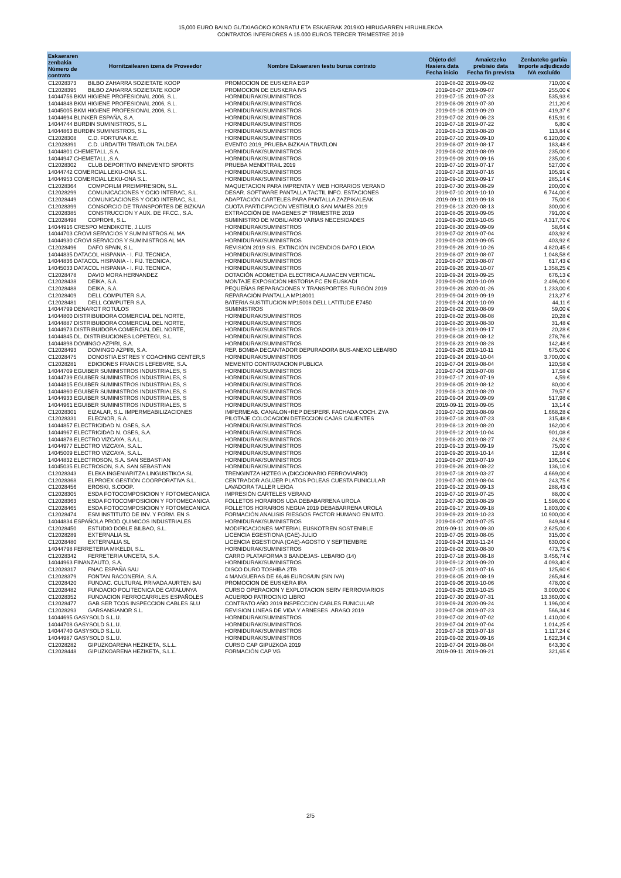15,000 EURO BAINO GUTXIAGOKO KONRATU ETA ESKAERAK 2019KO HIRUGARREN HIRUHILEKOA
CONTRATOS INFERIORES A 15.000 EUROS TERCER TRIMESTRE 2019
| Eskaeraren zenbakia Número de contrato | Hornitzailearen izena de Proveedor | Nombre Eskaeraren testu burua contrato | Objeto del Hasiera data Fecha inicio | Amaietzeko prebisio data Fecha fin prevista | Zenbateko garbia Importe adjudicado IVA excluído |
| --- | --- | --- | --- | --- | --- |
| C12028373 | BILBO ZAHARRA SOZIETATE KOOP | PROMOCION DE EUSKERA EGP | 2019-08-02 | 2019-09-02 | 710,00 € |
| C12028395 | BILBO ZAHARRA SOZIETATE KOOP | PROMOCION DE EUSKERA IVS | 2019-08-07 | 2019-09-07 | 255,00 € |
| 14044756 BKM HIGIENE PROFESIONAL 2006, S.L. | | HORNIDURAK/SUMINISTROS | 2019-07-15 | 2019-07-23 | 535,93 € |
| 14044848 BKM HIGIENE PROFESIONAL 2006, S.L. | | HORNIDURAK/SUMINISTROS | 2019-08-09 | 2019-07-30 | 211,20 € |
| 14045005 BKM HIGIENE PROFESIONAL 2006, S.L. | | HORNIDURAK/SUMINISTROS | 2019-09-16 | 2019-09-20 | 419,37 € |
| 14044694 BLINKER ESPAÑA, S.A. | | HORNIDURAK/SUMINISTROS | 2019-07-02 | 2019-06-23 | 615,91 € |
| 14044744 BURDIN SUMINISTROS, S.L. | | HORNIDURAK/SUMINISTROS | 2019-07-18 | 2019-07-22 | 6,80 € |
| 14044863 BURDIN SUMINISTROS, S.L. | | HORNIDURAK/SUMINISTROS | 2019-08-13 | 2019-08-20 | 113,84 € |
| C12028308 | C.D. FORTUNA K.E. | HORNIDURAK/SUMINISTROS | 2019-07-10 | 2019-09-10 | 6.120,00 € |
| C12028391 | C.D. URDAITRI TRIATLON TALDEA | EVENTO 2019_PRUEBA BIZKAIA TRIATLON | 2019-08-07 | 2019-08-17 | 183,48 € |
| 14044801 CHEMETALL ,S.A. | | HORNIDURAK/SUMINISTROS | 2019-08-02 | 2019-08-09 | 235,00 € |
| 14044947 CHEMETALL ,S.A. | | HORNIDURAK/SUMINISTROS | 2019-09-09 | 2019-09-16 | 235,00 € |
| C12028302 | CLUB DEPORTIVO INNEVENTO SPORTS | PRUEBA MENDITRAIL 2019 | 2019-07-10 | 2019-07-17 | 527,00 € |
| 14044742 COMERCIAL LEKU-ONA S.L. | | HORNIDURAK/SUMINISTROS | 2019-07-18 | 2019-07-16 | 105,91 € |
| 14044953 COMERCIAL LEKU-ONA S.L. | | HORNIDURAK/SUMINISTROS | 2019-09-10 | 2019-09-17 | 285,14 € |
| C12028364 | COMPOFILM PREIMPRESION, S.L. | MAQUETACION PARA IMPRENTA Y WEB HORARIOS VERANO | 2019-07-30 | 2019-08-29 | 200,00 € |
| C12028299 | COMUNICACIONES Y OCIO INTERAC, S.L. | DESAR. SOFTWARE PANTALLA TACTIL INFO. ESTACIONES | 2019-07-10 | 2019-10-10 | 6.744,00 € |
| C12028449 | COMUNICACIONES Y OCIO INTERAC, S.L. | ADAPTACIÓN CARTELES PARA PANTALLA ZAZPIKALEAK | 2019-09-11 | 2019-09-18 | 75,00 € |
| C12028399 | CONSORCIO DE TRANSPORTES DE BIZKAIA | CUOTA PARTICIPACIÓN VESTÍBULO SAN MAMÉS 2019 | 2019-08-13 | 2020-08-13 | 300,00 € |
| C12028385 | CONSTRUCCION Y AUX. DE FF.CC., S.A. | EXTRACCIÓN DE IMAGENES 2º TRIMESTRE 2019 | 2019-08-05 | 2019-09-05 | 791,00 € |
| C12028498 | COPROHI, S.L. | SUMINISTRO DE MOBILIARIO VARIAS NECESIDADES | 2019-09-30 | 2019-10-05 | 4.317,70 € |
| 14044916 CRESPO MENDIKOTE, J.LUIS | | HORNIDURAK/SUMINISTROS | 2019-08-30 | 2019-09-09 | 58,64 € |
| 14044703 CROVI SERVICIOS Y SUMINISTROS AL MA | | HORNIDURAK/SUMINISTROS | 2019-07-02 | 2019-07-04 | 403,92 € |
| 14044930 CROVI SERVICIOS Y SUMINISTROS AL MA | | HORNIDURAK/SUMINISTROS | 2019-09-03 | 2019-09-05 | 403,92 € |
| C12028496 | DAFO SPAIN, S.L. | REVISIÓN 2019 SIS. EXTINCIÓN INCENDIOS DAFO LEIOA | 2019-09-26 | 2019-10-26 | 4.820,45 € |
| 14044835 DATACOL HISPANIA - I. FIJ. TECNICA, | | HORNIDURAK/SUMINISTROS | 2019-08-07 | 2019-08-07 | 1.048,58 € |
| 14044836 DATACOL HISPANIA - I. FIJ. TECNICA, | | HORNIDURAK/SUMINISTROS | 2019-08-07 | 2019-08-07 | 617,43 € |
| 14045033 DATACOL HISPANIA - I. FIJ. TECNICA, | | HORNIDURAK/SUMINISTROS | 2019-09-26 | 2019-10-07 | 1.358,25 € |
| C12028478 | DAVID MORA HERNANDEZ | DOTACIÓN ACOMETIDA ELECTRICA ALMACEN VERTICAL | 2019-09-24 | 2019-09-25 | 676,13 € |
| C12028438 | DEIKA, S.A. | MONTAJE EXPOSICIÓN HISTORIA FC EN EUSKADI | 2019-09-09 | 2019-10-09 | 2.496,00 € |
| C12028488 | DEIKA, S.A. | PEQUEÑAS REPARACIONES Y TRANSPORTES FURGÓN 2019 | 2019-09-26 | 2020-01-26 | 1.233,00 € |
| C12028409 | DELL COMPUTER S.A. | REPARACIÒN PANTALLA MP18001 | 2019-09-04 | 2019-09-19 | 213,27 € |
| C12028481 | DELL COMPUTER S.A. | BATERIA SUSTITUCION MP15008 DELL LATITUDE E7450 | 2019-09-24 | 2019-10-09 | 44,11 € |
| 14044799 DENAROT ROTULOS | | SUMINISTROS | 2019-08-02 | 2019-08-09 | 59,00 € |
| 14044800 DISTRIBUIDORA COMERCIAL DEL NORTE, | | HORNIDURAK/SUMINISTROS | 2019-08-02 | 2019-08-08 | 20,28 € |
| 14044887 DISTRIBUIDORA COMERCIAL DEL NORTE, | | HORNIDURAK/SUMINISTROS | 2019-08-20 | 2019-08-30 | 31,48 € |
| 14044973 DISTRIBUIDORA COMERCIAL DEL NORTE, | | HORNIDURAK/SUMINISTROS | 2019-09-13 | 2019-09-17 | 20,28 € |
| 14044845 DL. DISTRIBUCIONES LOPETEGI, S.L. | | HORNIDURAK/SUMINISTROS | 2019-08-08 | 2019-08-12 | 278,76 € |
| 14044898 DOMINGO AZPIRI, S.A. | | HORNIDURAK/SUMINISTROS | 2019-08-23 | 2019-08-28 | 142,48 € |
| C12028493 | DOMINGO AZPIRI, S.A. | REP. BOMBA DECANTADOR DEPURADORA BUS-ANEXO LEBARIO | 2019-09-26 | 2019-10-11 | 675,00 € |
| C12028475 | DONOSTIA ESTRES Y COACHING CENTER,S | HORNIDURAK/SUMINISTROS | 2019-09-24 | 2019-10-04 | 3.700,00 € |
| C12028281 | EDICIONES FRANCIS LEFEBVRE, S.A. | MEMENTO CONTRATACION PUBLICA | 2019-07-04 | 2019-08-04 | 120,58 € |
| 14044709 EGUIBER SUMINISTROS INDUSTRIALES, S | | HORNIDURAK/SUMINISTROS | 2019-07-04 | 2019-07-08 | 17,58 € |
| 14044739 EGUIBER SUMINISTROS INDUSTRIALES, S | | HORNIDURAK/SUMINISTROS | 2019-07-17 | 2019-07-19 | 4,59 € |
| 14044815 EGUIBER SUMINISTROS INDUSTRIALES, S | | HORNIDURAK/SUMINISTROS | 2019-08-05 | 2019-08-12 | 80,00 € |
| 14044860 EGUIBER SUMINISTROS INDUSTRIALES, S | | HORNIDURAK/SUMINISTROS | 2019-08-13 | 2019-08-20 | 79,57 € |
| 14044933 EGUIBER SUMINISTROS INDUSTRIALES, S | | HORNIDURAK/SUMINISTROS | 2019-09-04 | 2019-09-09 | 517,98 € |
| 14044961 EGUIBER SUMINISTROS INDUSTRIALES, S | | HORNIDURAK/SUMINISTROS | 2019-09-11 | 2019-09-05 | 13,14 € |
| C12028301 | EIZALAR, S.L. IMPERMEABILIZACIONES | IMPERMEAB. CANALON+REP DESPERF. FACHADA COCH. ZYA | 2019-07-10 | 2019-08-09 | 1.668,28 € |
| C12028331 | ELECNOR, S.A. | PILOTAJE COLOCACION DETECCION CAJAS CALIENTES | 2019-07-18 | 2019-07-23 | 315,48 € |
| 14044857 ELECTRICIDAD N. OSES, S.A. | | HORNIDURAK/SUMINISTROS | 2019-08-13 | 2019-08-20 | 162,00 € |
| 14044967 ELECTRICIDAD N. OSES, S.A. | | HORNIDURAK/SUMINISTROS | 2019-09-12 | 2019-10-04 | 901,08 € |
| 14044878 ELECTRO VIZCAYA, S.A.L. | | HORNIDURAK/SUMINISTROS | 2019-08-20 | 2019-08-27 | 24,92 € |
| 14044977 ELECTRO VIZCAYA, S.A.L. | | HORNIDURAK/SUMINISTROS | 2019-09-13 | 2019-09-19 | 75,00 € |
| 14045009 ELECTRO VIZCAYA, S.A.L. | | HORNIDURAK/SUMINISTROS | 2019-09-20 | 2019-10-14 | 12,84 € |
| 14044832 ELECTROSON, S.A. SAN SEBASTIAN | | HORNIDURAK/SUMINISTROS | 2019-08-07 | 2019-07-19 | 136,10 € |
| 14045035 ELECTROSON, S.A. SAN SEBASTIAN | | HORNIDURAK/SUMINISTROS | 2019-09-26 | 2019-08-22 | 136,10 € |
| C12028343 | ELEKA INGENIARITZA LINGUISTIKOA SL | TRENGINTZA HIZTEGIA (DICCIONARIO FERROVIARIO) | 2019-07-18 | 2019-03-27 | 4.669,00 € |
| C12028368 | ELPROEX GESTIÓN COORPORATIVA S.L. | CENTRADOR AGUJER PLATOS POLEAS CUESTA FUNICULAR | 2019-07-30 | 2019-08-04 | 243,75 € |
| C12028456 | EROSKI, S.COOP. | LAVADORA TALLER LEIOA | 2019-09-12 | 2019-09-13 | 288,43 € |
| C12028305 | ESDA FOTOCOMPOSICION Y FOTOMECANICA | IMPRESIÓN CARTELES VERANO | 2019-07-10 | 2019-07-25 | 88,00 € |
| C12028363 | ESDA FOTOCOMPOSICION Y FOTOMECANICA | FOLLETOS HORARIOS UDA DEBABARRENA UROLA | 2019-07-30 | 2019-08-29 | 1.598,00 € |
| C12028465 | ESDA FOTOCOMPOSICION Y FOTOMECANICA | FOLLETOS HORARIOS NEGUA 2019 DEBABARRENA UROLA | 2019-09-17 | 2019-09-18 | 1.803,00 € |
| C12028474 | ESM INSTITUTO DE INV. Y FORM. EN S | FORMACIÓN ANALISIS RIESGOS FACTOR HUMANO EN MTO. | 2019-09-23 | 2019-10-23 | 10.900,00 € |
| 14044834 ESPAÑOLA PROD.QUIMICOS INDUSTRIALES | | HORNIDURAK/SUMINISTROS | 2019-08-07 | 2019-07-25 | 849,84 € |
| C12028450 | ESTUDIO DOBLE BILBAO, S.L. | MODIFICACIONES MATERIAL EUSKOTREN SOSTENIBLE | 2019-09-11 | 2019-09-30 | 2.625,00 € |
| C12028289 | EXTERNALIA SL | LICENCIA EGESTIONA (CAE)-JULIO | 2019-07-05 | 2019-08-05 | 315,00 € |
| C12028480 | EXTERNALIA SL | LICENCIA EGESTIONA (CAE)-AGOSTO Y SEPTIEMBRE | 2019-09-24 | 2019-11-24 | 630,00 € |
| 14044798 FERRETERIA MIKELDI, S.L. | | HORNIDURAK/SUMINISTROS | 2019-08-02 | 2019-08-30 | 473,75 € |
| C12028342 | FERRETERIA UNCETA, S.A. | CARRO PLATAFORMA 3 BANDEJAS- LEBARIO (14) | 2019-07-18 | 2019-08-18 | 3.456,74 € |
| 14044963 FINANZAUTO, S.A. | | HORNIDURAK/SUMINISTROS | 2019-09-12 | 2019-09-20 | 4.093,40 € |
| C12028317 | FNAC ESPAÑA SAU | DISCO DURO TOSHIBA 2TB | 2019-07-15 | 2019-07-16 | 125,60 € |
| C12028379 | FONTAN RACONERÍA, S.A. | 4 MANGUERAS DE 66,46 EUROS/UN (SIN IVA) | 2019-08-05 | 2019-08-19 | 265,84 € |
| C12028420 | FUNDAC. CULTURAL PRIVADA AURTEN BAI | PROMOCION DE EUSKERA IRA | 2019-09-06 | 2019-10-06 | 478,00 € |
| C12028482 | FUNDACIO POLITECNICA DE CATALUNYA | CURSO OPERACION Y EXPLOTACION SERV FERROVIARIOS | 2019-09-25 | 2019-10-25 | 3.000,00 € |
| C12028352 | FUNDACION FERROCARRILES ESPAÑOLES | ACUERDO PATROCINIO LIBRO | 2019-07-30 | 2019-07-31 | 13.360,00 € |
| C12028477 | GAB SER TCOS INSPECCION CABLES SLU | CONTRATO AÑO 2019 INSPECCION CABLES FUNICULAR | 2019-09-24 | 2020-09-24 | 1.196,00 € |
| C12028293 | GARSANSIANOR S.L. | REVISION LINEAS DE VIDA Y ARNESES .ARASO 2019 | 2019-07-08 | 2019-07-23 | 566,34 € |
| 14044695 GASYSOLD S.L.U. | | HORNIDURAK/SUMINISTROS | 2019-07-02 | 2019-07-02 | 1.410,00 € |
| 14044708 GASYSOLD S.L.U. | | HORNIDURAK/SUMINISTROS | 2019-07-04 | 2019-07-04 | 1.014,25 € |
| 14044740 GASYSOLD S.L.U. | | HORNIDURAK/SUMINISTROS | 2019-07-18 | 2019-07-18 | 1.117,24 € |
| 14044987 GASYSOLD S.L.U. | | HORNIDURAK/SUMINISTROS | 2019-09-02 | 2019-09-16 | 1.622,34 € |
| C12028282 | GIPUZKOARENA HEZIKETA, S.L.L. | CURSO CAP GIPUZKOA 2019 | 2019-07-04 | 2019-08-04 | 643,30 € |
| C12028448 | GIPUZKOARENA HEZIKETA, S.L.L. | FORMACIÓN CAP VG | 2019-09-11 | 2019-09-21 | 321,65 € |
2/5